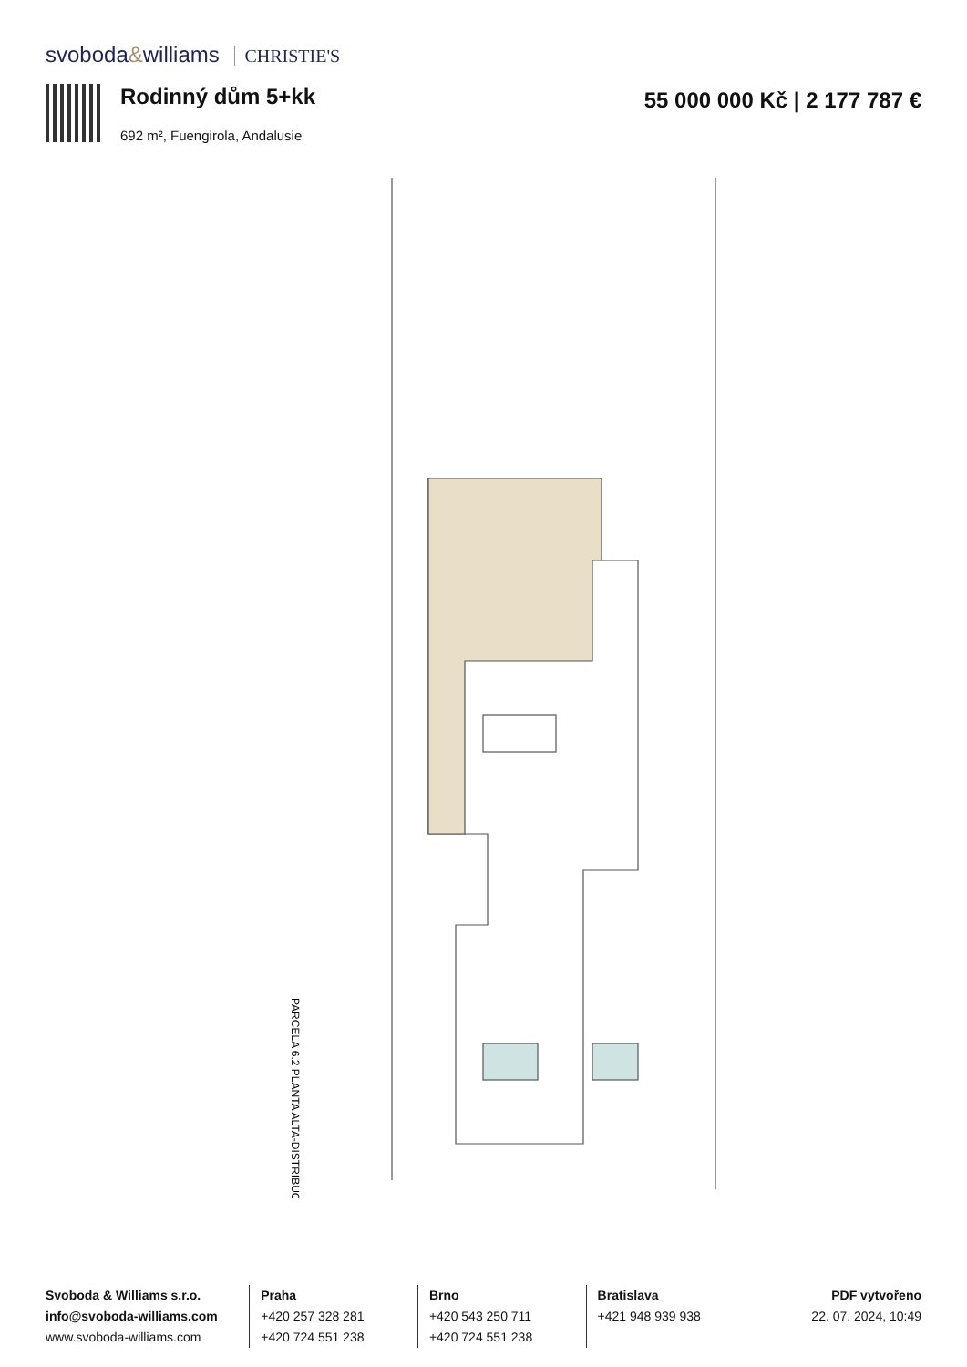svoboda&williams CHRISTIE'S
Rodinný dům 5+kk
692 m², Fuengirola, Andalusie
55 000 000 Kč | 2 177 787 €
PARCELA 6.2 PLANTA ALTA-DISTRIBUCIÓN
Svoboda & Williams s.r.o.
info@svoboda-williams.com
www.svoboda-williams.com
Praha
+420 257 328 281
+420 724 551 238
Brno
+420 543 250 711
+420 724 551 238
Bratislava
+421 948 939 938
PDF vytvořeno
22. 07. 2024, 10:49